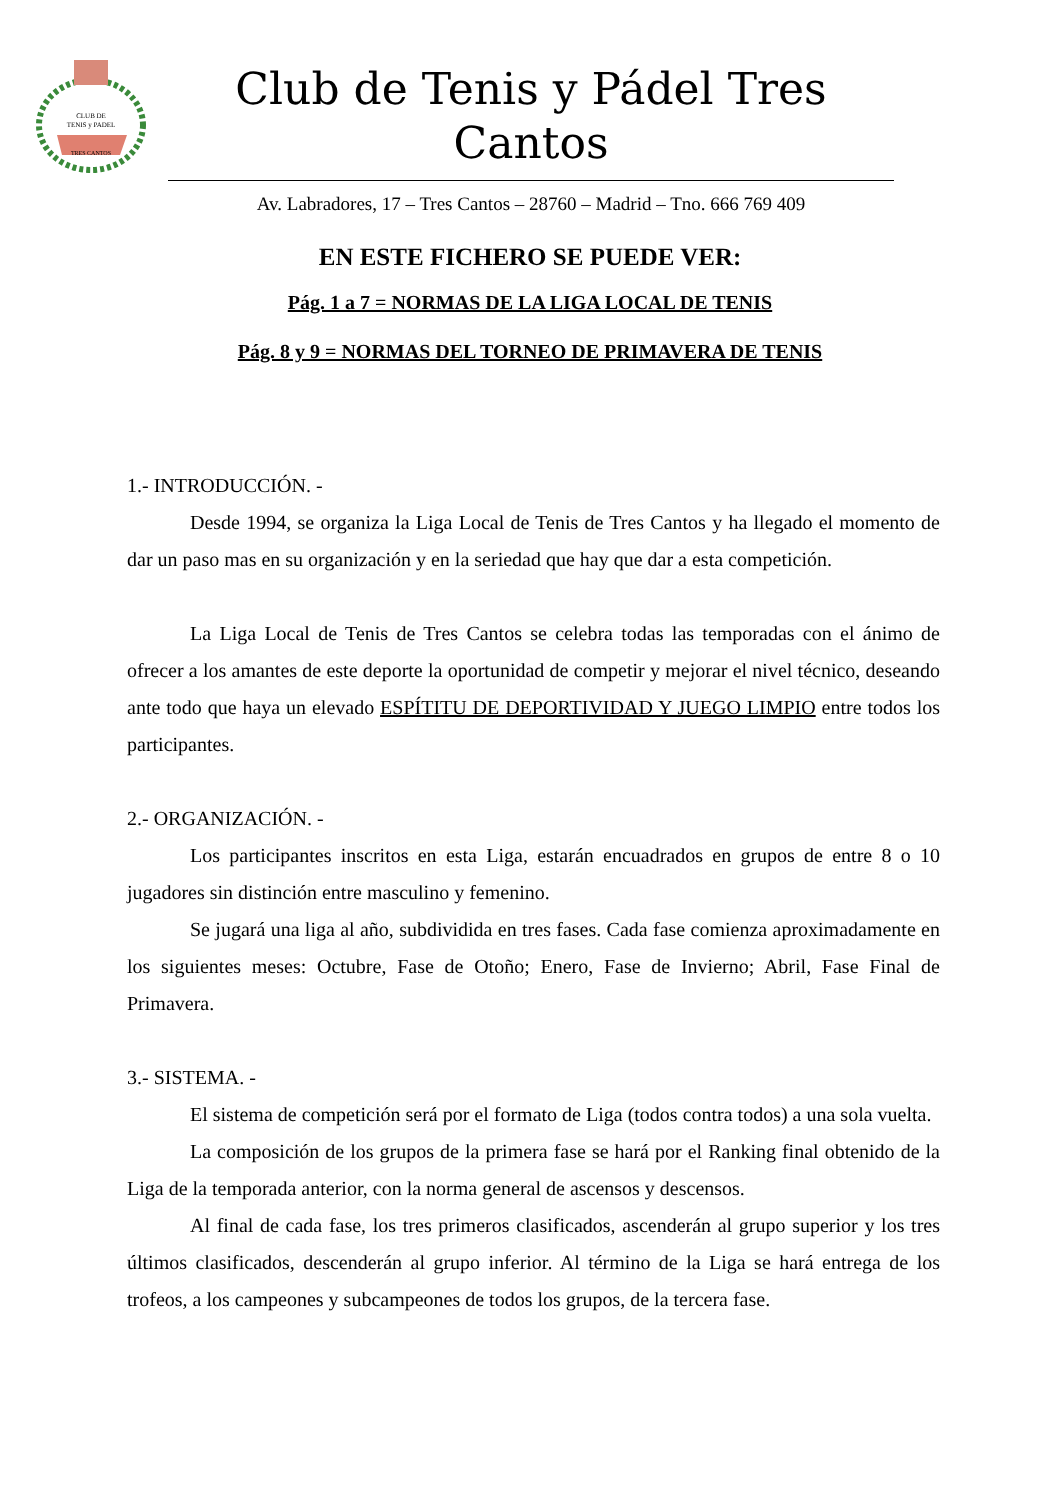CLUB DE
TENIS y PADEL
TRES CANTOS
Club de Tenis y Pádel Tres Cantos
Av. Labradores, 17 – Tres Cantos – 28760 – Madrid – Tno. 666 769 409
EN ESTE FICHERO SE PUEDE VER:
Pág. 1 a 7 = NORMAS DE LA LIGA LOCAL DE TENIS
Pág. 8 y 9 = NORMAS DEL TORNEO DE PRIMAVERA DE TENIS
1.- INTRODUCCIÓN. -
Desde 1994, se organiza la Liga Local de Tenis de Tres Cantos y ha llegado el momento de dar un paso mas en su organización y en la seriedad que hay que dar a esta competición.
La Liga Local de Tenis de Tres Cantos se celebra todas las temporadas con el ánimo de ofrecer a los amantes de este deporte la oportunidad de competir y mejorar el nivel técnico, deseando ante todo que haya un elevado ESPÍTITU DE DEPORTIVIDAD Y JUEGO LIMPIO entre todos los participantes.
2.- ORGANIZACIÓN. -
Los participantes inscritos en esta Liga, estarán encuadrados en grupos de entre 8 o 10 jugadores sin distinción entre masculino y femenino.
Se jugará una liga al año, subdividida en tres fases. Cada fase comienza aproximadamente en los siguientes meses: Octubre, Fase de Otoño; Enero, Fase de Invierno; Abril, Fase Final de Primavera.
3.- SISTEMA. -
El sistema de competición será por el formato de Liga (todos contra todos) a una sola vuelta.
La composición de los grupos de la primera fase se hará por el Ranking final obtenido de la Liga de la temporada anterior, con la norma general de ascensos y descensos.
Al final de cada fase, los tres primeros clasificados, ascenderán al grupo superior y los tres últimos clasificados, descenderán al grupo inferior. Al término de la Liga se hará entrega de los trofeos, a los campeones y subcampeones de todos los grupos, de la tercera fase.